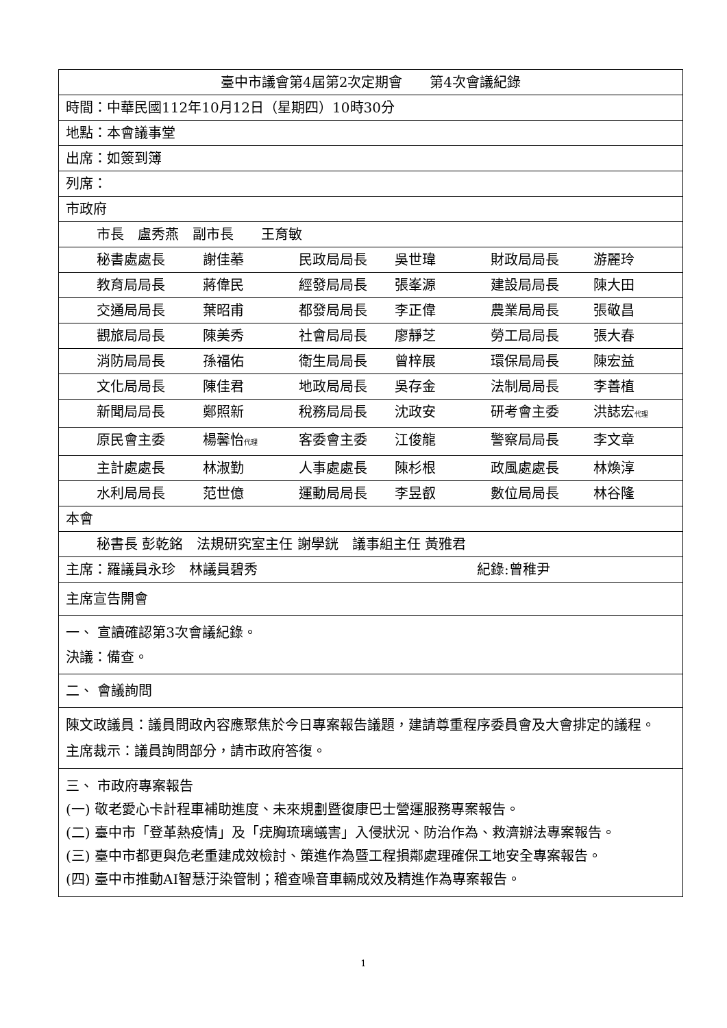| 臺中市議會第4屆第2次定期會 第4次會議紀錄 |
| 時間：中華民國112年10月12日（星期四）10時30分 |
| 地點：本會議事堂 |
| 出席：如簽到簿 |
| 列席： |
| 市政府 |
| 市長 盧秀燕 副市長 王育敏 |
| 秘書處處長 謝佳蓁 民政局局長 吳世瑋 財政局局長 游麗玲 |
| 教育局局長 蔣偉民 經發局局長 張峯源 建設局局長 陳大田 |
| 交通局局長 葉昭甫 都發局局長 李正偉 農業局局長 張敬昌 |
| 觀旅局局長 陳美秀 社會局局長 廖靜芝 勞工局局長 張大春 |
| 消防局局長 孫福佑 衛生局局長 曾梓展 環保局局長 陳宏益 |
| 文化局局長 陳佳君 地政局局長 吳存金 法制局局長 李善植 |
| 新聞局局長 鄭照新 稅務局局長 沈政安 研考會主委 洪誌宏 代理 |
| 原民會主委 楊馨怡 代理 客委會主委 江俊龍 警察局局長 李文章 |
| 主計處處長 林淑勤 人事處處長 陳杉根 政風處處長 林煥淳 |
| 水利局局長 范世億 運動局局長 李昱叡 數位局局長 林谷隆 |
| 本會 |
| 秘書長 彭乾銘 法規研究室主任 謝學銧 議事組主任 黃雅君 |
| 主席：羅議員永珍 林議員碧秀 紀錄:曾稚尹 |
| 主席宣告開會 |
| 一、 宣讀確認第3次會議紀錄。 決議：備查。 |
| 二、 會議詢問 |
| 陳文政議員：議員問政內容應聚焦於今日專案報告議題，建請尊重程序委員會及大會排定的議程。 主席裁示：議員詢問部分，請市政府答復。 |
| 三、 市政府專案報告 (一) 敬老愛心卡計程車補助進度、未來規劃暨復康巴士營運服務專案報告。 (二) 臺中市「登革熱疫情」及「疣胸琉璃蟻害」入侵狀況、防治作為、救濟辦法專案報告。 (三) 臺中市都更與危老重建成效檢討、策進作為暨工程損鄰處理確保工地安全專案報告。 (四) 臺中市推動AI智慧汙染管制；稽查噪音車輛成效及精進作為專案報告。 |
1